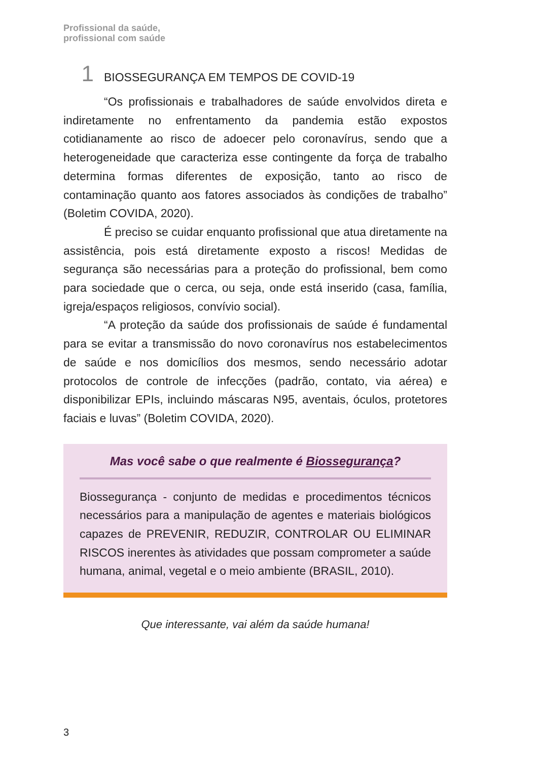Profissional da saúde,
profissional com saúde
1 BIOSSEGURANÇA EM TEMPOS DE COVID-19
“Os profissionais e trabalhadores de saúde envolvidos direta e indiretamente no enfrentamento da pandemia estão expostos cotidianamente ao risco de adoecer pelo coronavírus, sendo que a heterogeneidade que caracteriza esse contingente da força de trabalho determina formas diferentes de exposição, tanto ao risco de contaminação quanto aos fatores associados às condições de trabalho” (Boletim COVIDA, 2020).
É preciso se cuidar enquanto profissional que atua diretamente na assistência, pois está diretamente exposto a riscos! Medidas de segurança são necessárias para a proteção do profissional, bem como para sociedade que o cerca, ou seja, onde está inserido (casa, família, igreja/espaços religiosos, convívio social).
“A proteção da saúde dos profissionais de saúde é fundamental para se evitar a transmissão do novo coronavírus nos estabelecimentos de saúde e nos domicílios dos mesmos, sendo necessário adotar protocolos de controle de infecções (padrão, contato, via aérea) e disponibilizar EPIs, incluindo máscaras N95, aventais, óculos, protetores faciais e luvas” (Boletim COVIDA, 2020).
Mas você sabe o que realmente é Biossegurança?
Biossegurança - conjunto de medidas e procedimentos técnicos necessários para a manipulação de agentes e materiais biológicos capazes de PREVENIR, REDUZIR, CONTROLAR OU ELIMINAR RISCOS inerentes às atividades que possam comprometer a saúde humana, animal, vegetal e o meio ambiente (BRASIL, 2010).
Que interessante, vai além da saúde humana!
3